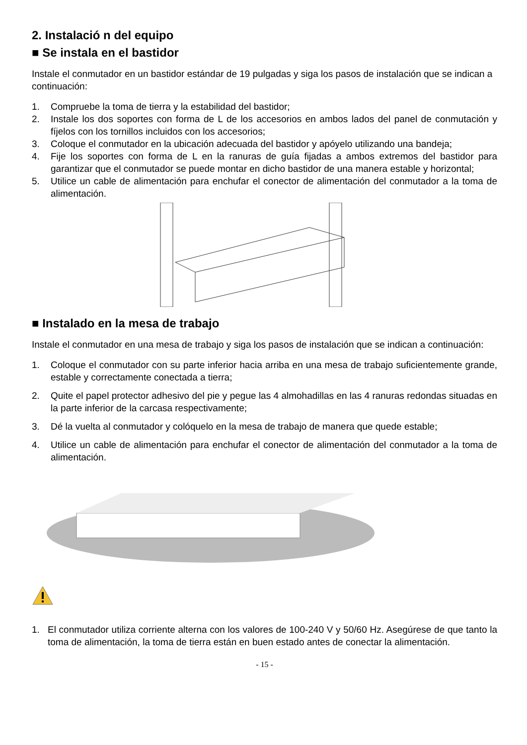2. Instalació n del equipo
■ Se instala en el bastidor
Instale el conmutador en un bastidor estándar de 19 pulgadas y siga los pasos de instalación que se indican a continuación:
1. Compruebe la toma de tierra y la estabilidad del bastidor;
2. Instale los dos soportes con forma de L de los accesorios en ambos lados del panel de conmutación y fíjelos con los tornillos incluidos con los accesorios;
3. Coloque el conmutador en la ubicación adecuada del bastidor y apóyelo utilizando una bandeja;
4. Fije los soportes con forma de L en la ranuras de guía fijadas a ambos extremos del bastidor para garantizar que el conmutador se puede montar en dicho bastidor de una manera estable y horizontal;
5. Utilice un cable de alimentación para enchufar el conector de alimentación del conmutador a la toma de alimentación.
■ Instalado en la mesa de trabajo
Instale el conmutador en una mesa de trabajo y siga los pasos de instalación que se indican a continuación:
1. Coloque el conmutador con su parte inferior hacia arriba en una mesa de trabajo suficientemente grande, estable y correctamente conectada a tierra;
2. Quite el papel protector adhesivo del pie y pegue las 4 almohadillas en las 4 ranuras redondas situadas en la parte inferior de la carcasa respectivamente;
3. Dé la vuelta al conmutador y colóquelo en la mesa de trabajo de manera que quede estable;
4. Utilice un cable de alimentación para enchufar el conector de alimentación del conmutador a la toma de alimentación.
1. El conmutador utiliza corriente alterna con los valores de 100-240 V y 50/60 Hz. Asegúrese de que tanto la toma de alimentación, la toma de tierra están en buen estado antes de conectar la alimentación.
- 15 -